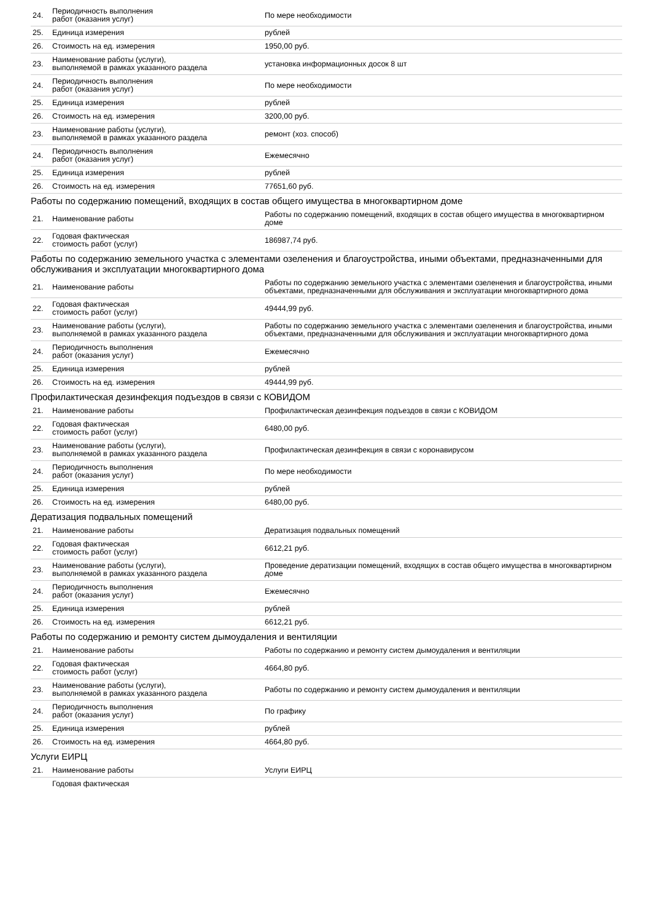| 24. | Периодичность выполнения работ (оказания услуг) | По мере необходимости |
| 25. | Единица измерения | рублей |
| 26. | Стоимость на ед. измерения | 1950,00 руб. |
| 23. | Наименование работы (услуги), выполняемой в рамках указанного раздела | установка информационных досок 8 шт |
| 24. | Периодичность выполнения работ (оказания услуг) | По мере необходимости |
| 25. | Единица измерения | рублей |
| 26. | Стоимость на ед. измерения | 3200,00 руб. |
| 23. | Наименование работы (услуги), выполняемой в рамках указанного раздела | ремонт (хоз. способ) |
| 24. | Периодичность выполнения работ (оказания услуг) | Ежемесячно |
| 25. | Единица измерения | рублей |
| 26. | Стоимость на ед. измерения | 77651,60 руб. |
Работы по содержанию помещений, входящих в состав общего имущества в многоквартирном доме
| 21. | Наименование работы | Работы по содержанию помещений, входящих в состав общего имущества в многоквартирном доме |
| 22. | Годовая фактическая стоимость работ (услуг) | 186987,74 руб. |
Работы по содержанию земельного участка с элементами озеленения и благоустройства, иными объектами, предназначенными для обслуживания и эксплуатации многоквартирного дома
| 21. | Наименование работы | Работы по содержанию земельного участка с элементами озеленения и благоустройства, иными объектами, предназначенными для обслуживания и эксплуатации многоквартирного дома |
| 22. | Годовая фактическая стоимость работ (услуг) | 49444,99 руб. |
| 23. | Наименование работы (услуги), выполняемой в рамках указанного раздела | Работы по содержанию земельного участка с элементами озеленения и благоустройства, иными объектами, предназначенными для обслуживания и эксплуатации многоквартирного дома |
| 24. | Периодичность выполнения работ (оказания услуг) | Ежемесячно |
| 25. | Единица измерения | рублей |
| 26. | Стоимость на ед. измерения | 49444,99 руб. |
Профилактическая дезинфекция подъездов в связи с КОВИДОМ
| 21. | Наименование работы | Профилактическая дезинфекция подъездов в связи с КОВИДОМ |
| 22. | Годовая фактическая стоимость работ (услуг) | 6480,00 руб. |
| 23. | Наименование работы (услуги), выполняемой в рамках указанного раздела | Профилактическая дезинфекция в связи с коронавирусом |
| 24. | Периодичность выполнения работ (оказания услуг) | По мере необходимости |
| 25. | Единица измерения | рублей |
| 26. | Стоимость на ед. измерения | 6480,00 руб. |
Дератизация подвальных помещений
| 21. | Наименование работы | Дератизация подвальных помещений |
| 22. | Годовая фактическая стоимость работ (услуг) | 6612,21 руб. |
| 23. | Наименование работы (услуги), выполняемой в рамках указанного раздела | Проведение дератизации помещений, входящих в состав общего имущества в многоквартирном доме |
| 24. | Периодичность выполнения работ (оказания услуг) | Ежемесячно |
| 25. | Единица измерения | рублей |
| 26. | Стоимость на ед. измерения | 6612,21 руб. |
Работы по содержанию и ремонту систем дымоудаления и вентиляции
| 21. | Наименование работы | Работы по содержанию и ремонту систем дымоудаления и вентиляции |
| 22. | Годовая фактическая стоимость работ (услуг) | 4664,80 руб. |
| 23. | Наименование работы (услуги), выполняемой в рамках указанного раздела | Работы по содержанию и ремонту систем дымоудаления и вентиляции |
| 24. | Периодичность выполнения работ (оказания услуг) | По графику |
| 25. | Единица измерения | рублей |
| 26. | Стоимость на ед. измерения | 4664,80 руб. |
Услуги ЕИРЦ
| 21. | Наименование работы | Услуги ЕИРЦ |
| | Годовая фактическая | |